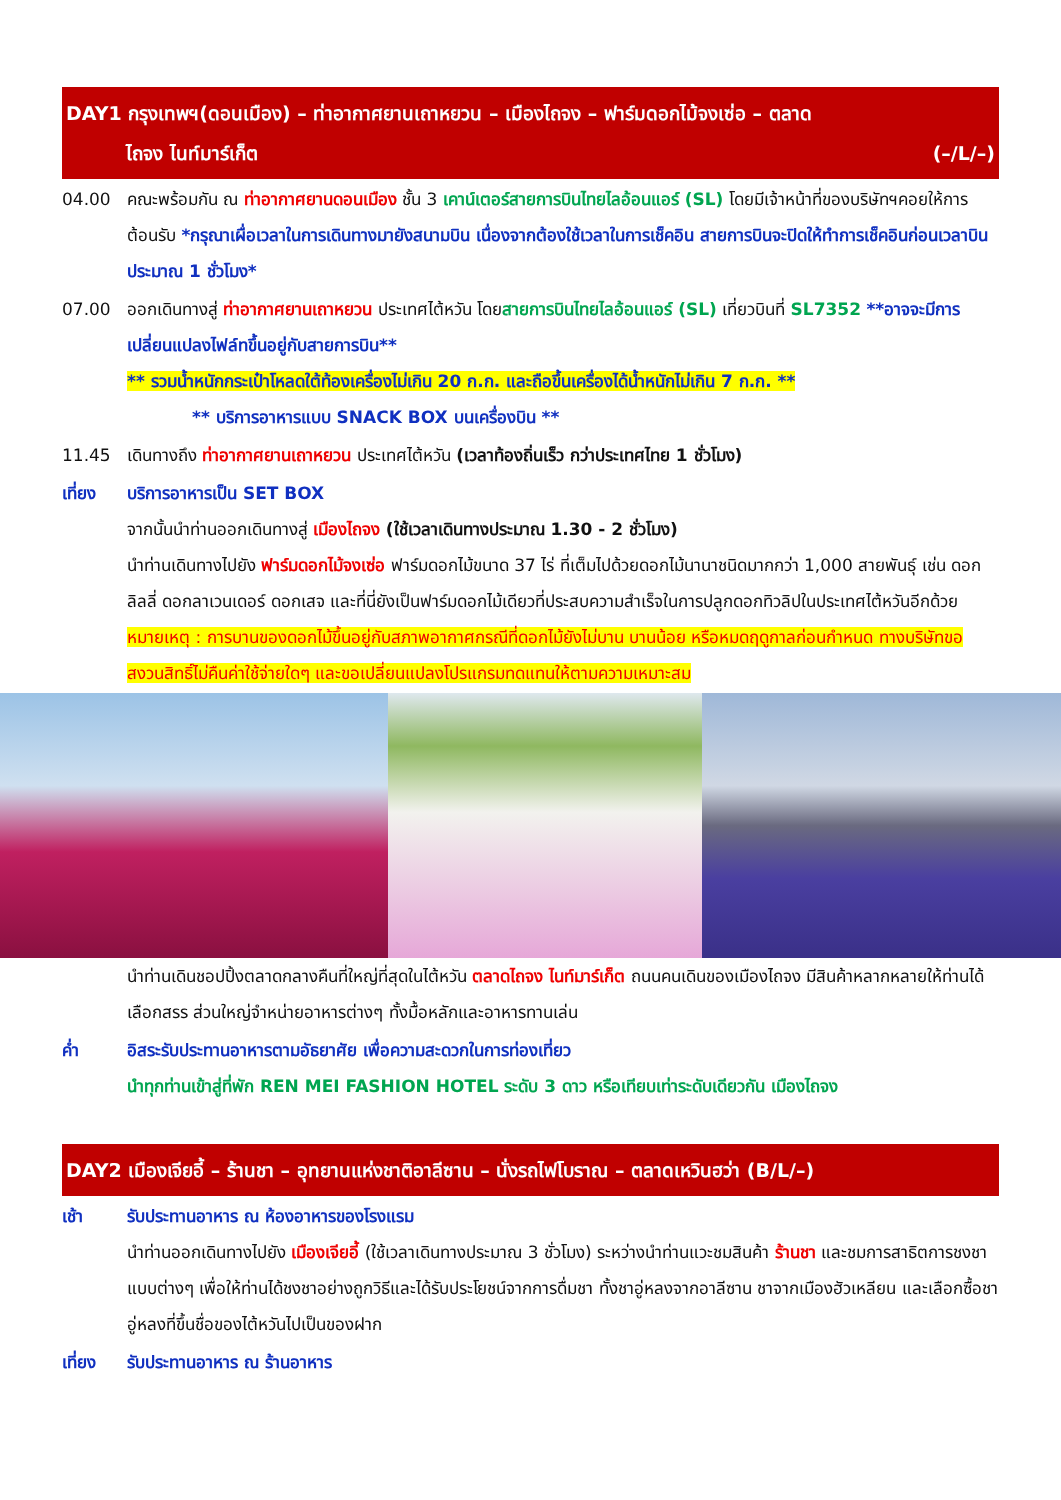DAY1 กรุงเทพฯ(ดอนเมือง) – ท่าอากาศยานเถาหยวน – เมืองไถจง – ฟาร์มดอกไม้จงเซ่อ – ตลาด
ไถจง ไนท์มาร์เก็ต (–/L/–)
04.00 คณะพร้อมกัน ณ ท่าอากาศยานดอนเมือง ชั้น 3 เคาน์เตอร์สายการบินไทยไลอ้อนแอร์ (SL) โดยมีเจ้าหน้าที่ของบริษัทฯคอยให้การต้อนรับ *กรุณาเผื่อเวลาในการเดินทางมายังสนามบิน เนื่องจากต้องใช้เวลาในการเช็คอิน สายการบินจะปิดให้ทำการเช็คอินก่อนเวลาบินประมาณ 1 ชั่วโมง*
07.00 ออกเดินทางสู่ ท่าอากาศยานเถาหยวน ประเทศไต้หวัน โดยสายการบินไทยไลอ้อนแอร์ (SL) เที่ยวบินที่ SL7352 **อาจจะมีการเปลี่ยนแปลงไฟล์ทขึ้นอยู่กับสายการบิน**
** รวมน้ำหนักกระเป๋าโหลดใต้ท้องเครื่องไม่เกิน 20 ก.ก. และถือขึ้นเครื่องได้น้ำหนักไม่เกิน 7 ก.ก. **
** บริการอาหารแบบ SNACK BOX บนเครื่องบิน **
11.45 เดินทางถึง ท่าอากาศยานเถาหยวน ประเทศไต้หวัน (เวลาท้องถิ่นเร็ว กว่าประเทศไทย 1 ชั่วโมง)
เที่ยง บริการอาหารเป็น SET BOX
จากนั้นนำท่านออกเดินทางสู่ เมืองไถจง (ใช้เวลาเดินทางประมาณ 1.30 - 2 ชั่วโมง)
นำท่านเดินทางไปยัง ฟาร์มดอกไม้จงเซ่อ ฟาร์มดอกไม้ขนาด 37 ไร่ ที่เต็มไปด้วยดอกไม้นานาชนิดมากกว่า 1,000 สายพันธุ์ เช่น ดอกลิลลี่ ดอกลาเวนเดอร์ ดอกเสจ และที่นี่ยังเป็นฟาร์มดอกไม้เดียวที่ประสบความสำเร็จในการปลูกดอกทิวลิปในประเทศไต้หวันอีกด้วย หมายเหตุ : การบานของดอกไม้ขึ้นอยู่กับสภาพอากาศกรณีที่ดอกไม้ยังไม่บาน บานน้อย หรือหมดฤดูกาลก่อนกำหนด ทางบริษัทขอสงวนสิทธิ์ไม่คืนค่าใช้จ่ายใดๆ และขอเปลี่ยนแปลงโปรแกรมทดแทนให้ตามความเหมาะสม
นำท่านเดินชอปปิ้งตลาดกลางคืนที่ใหญ่ที่สุดในไต้หวัน ตลาดไถจง ไนท์มาร์เก็ต ถนนคนเดินของเมืองไถจง มีสินค้าหลากหลายให้ท่านได้เลือกสรร ส่วนใหญ่จำหน่ายอาหารต่างๆ ทั้งมื้อหลักและอาหารทานเล่น
ค่ำ อิสระรับประทานอาหารตามอัธยาศัย เพื่อความสะดวกในการท่องเที่ยว
นำทุกท่านเข้าสู่ที่พัก REN MEI FASHION HOTEL ระดับ 3 ดาว หรือเทียบเท่าระดับเดียวกัน เมืองไถจง
DAY2 เมืองเจียอี้ – ร้านชา – อุทยานแห่งชาติอาลีซาน – นั่งรถไฟโบราณ – ตลาดเหวินฮว่า (B/L/–)
เช้า รับประทานอาหาร ณ ห้องอาหารของโรงแรม
นำท่านออกเดินทางไปยัง เมืองเจียอี้ (ใช้เวลาเดินทางประมาณ 3 ชั่วโมง) ระหว่างนำท่านแวะชมสินค้า ร้านชา และชมการสาธิตการชงชาแบบต่างๆ เพื่อให้ท่านได้ชงชาอย่างถูกวิธีและได้รับประโยชน์จากการดื่มชา ทั้งชาอู่หลงจากอาลีซาน ชาจากเมืองฮัวเหลียน และเลือกซื้อชาอู่หลงที่ขึ้นชื่อของไต้หวันไปเป็นของฝาก
เที่ยง รับประทานอาหาร ณ ร้านอาหาร